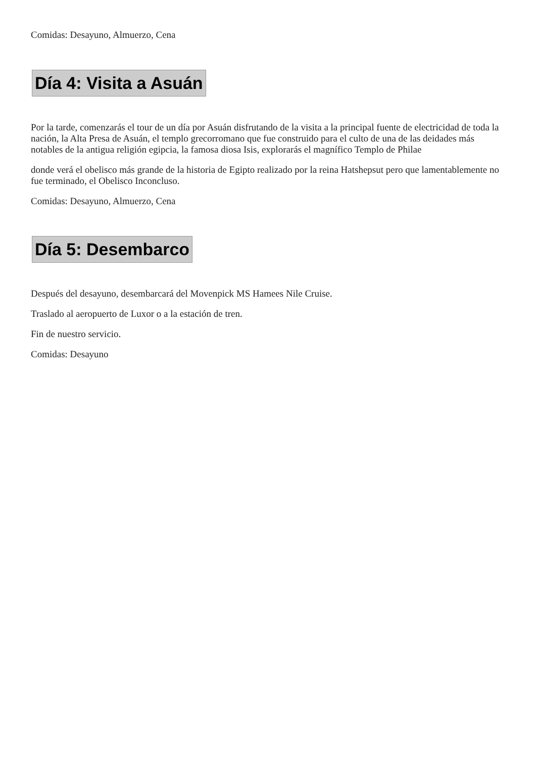Comidas: Desayuno, Almuerzo, Cena
Día 4: Visita a Asuán
Por la tarde, comenzarás el tour de un día por Asuán disfrutando de la visita a la principal fuente de electricidad de toda la nación, la Alta Presa de Asuán, el templo grecorromano que fue construido para el culto de una de las deidades más notables de la antigua religión egipcia, la famosa diosa Isis, explorarás el magnífico Templo de Philae
donde verá el obelisco más grande de la historia de Egipto realizado por la reina Hatshepsut pero que lamentablemente no fue terminado, el Obelisco Inconcluso.
Comidas: Desayuno, Almuerzo, Cena
Día 5: Desembarco
Después del desayuno, desembarcará del Movenpick MS Hamees Nile Cruise.
Traslado al aeropuerto de Luxor o a la estación de tren.
Fin de nuestro servicio.
Comidas: Desayuno